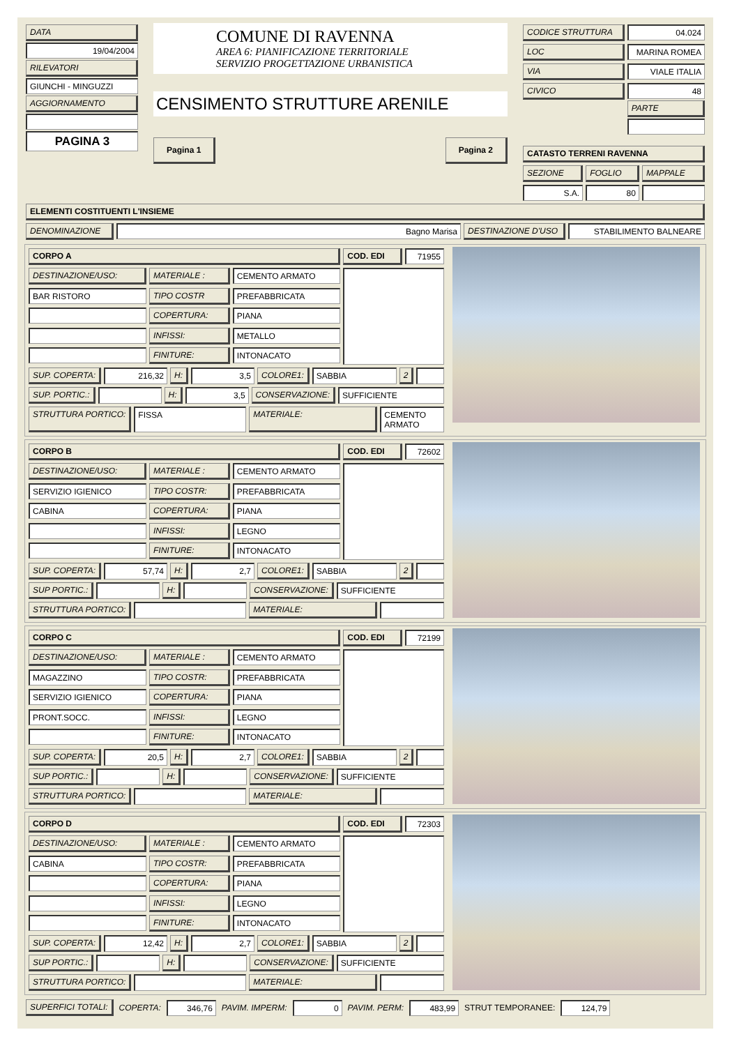| DATA 19/04/2004 RILEVATORI GIUNCHI - MINGUZZI AGGIORNAMENTO PAGINA 3 | COMUNE DI RAVENNA AREA 6: PIANIFICAZIONE TERRITORIALE SERVIZIO PROGETTAZIONE URBANISTICA CENSIMENTO STRUTTURE ARENILE Pagina 1 Pagina 2 | / CODICE STRUTTURA / 04.024 / / LOC / MARINA ROMEA / / VIA / VIALE ITALIA / / CIVICO / 48 PARTE / CATASTO TERRENI RAVENNA / SEZIONE / FOGLIO / MAPPALE / / S.A. / 80 / / |
ELEMENTI COSTITUENTI L'INSIEME
| DENOMINAZIONE | Bagno Marisa | DESTINAZIONE D'USO | STABILIMENTO BALNEARE |
| / CORPO A / / / COD. EDI / 71955 / / DESTINAZIONE/USO: / MATERIALE : / CEMENTO ARMATO / / / / BAR RISTORO / TIPO COSTR / PREFABBRICATA / / / / / COPERTURA: / PIANA / / / / / INFISSI: / METALLO / / / / / FINITURE: / INTONACATO / / / SUP. COPERTA: 216,32 H: 3,5 COLORE1: SABBIA 2 SUP. PORTIC.: H: 3,5 CONSERVAZIONE: SUFFICIENTE STRUTTURA PORTICO: FISSA MATERIALE: CEMENTO ARMATO | |
| / CORPO B / / / COD. EDI / 72602 / / DESTINAZIONE/USO: / MATERIALE : / CEMENTO ARMATO / / / / SERVIZIO IGIENICO / TIPO COSTR: / PREFABBRICATA / / / / CABINA / COPERTURA: / PIANA / / / / / INFISSI: / LEGNO / / / / / FINITURE: / INTONACATO / / / SUP. COPERTA: 57,74 H: 2,7 COLORE1: SABBIA 2 SUP PORTIC.: H: CONSERVAZIONE: SUFFICIENTE STRUTTURA PORTICO: MATERIALE: | |
| / CORPO C / / / COD. EDI / 72199 / / DESTINAZIONE/USO: / MATERIALE : / CEMENTO ARMATO / / / / MAGAZZINO / TIPO COSTR: / PREFABBRICATA / / / / SERVIZIO IGIENICO / COPERTURA: / PIANA / / / / PRONT.SOCC. / INFISSI: / LEGNO / / / / / FINITURE: / INTONACATO / / / SUP. COPERTA: 20,5 H: 2,7 COLORE1: SABBIA 2 SUP PORTIC.: H: CONSERVAZIONE: SUFFICIENTE STRUTTURA PORTICO: MATERIALE: | |
| / CORPO D / / / COD. EDI / 72303 / / DESTINAZIONE/USO: / MATERIALE : / CEMENTO ARMATO / / / / CABINA / TIPO COSTR: / PREFABBRICATA / / / / / COPERTURA: / PIANA / / / / / INFISSI: / LEGNO / / / / / FINITURE: / INTONACATO / / / SUP. COPERTA: 12,42 H: 2,7 COLORE1: SABBIA 2 SUP PORTIC.: H: CONSERVAZIONE: SUFFICIENTE STRUTTURA PORTICO: MATERIALE: | |
SUPERFICI TOTALI:
COPERTA:
346,76
PAVIM. IMPERM:
0
PAVIM. PERM:
483,99
STRUT TEMPORANEE:
124,79